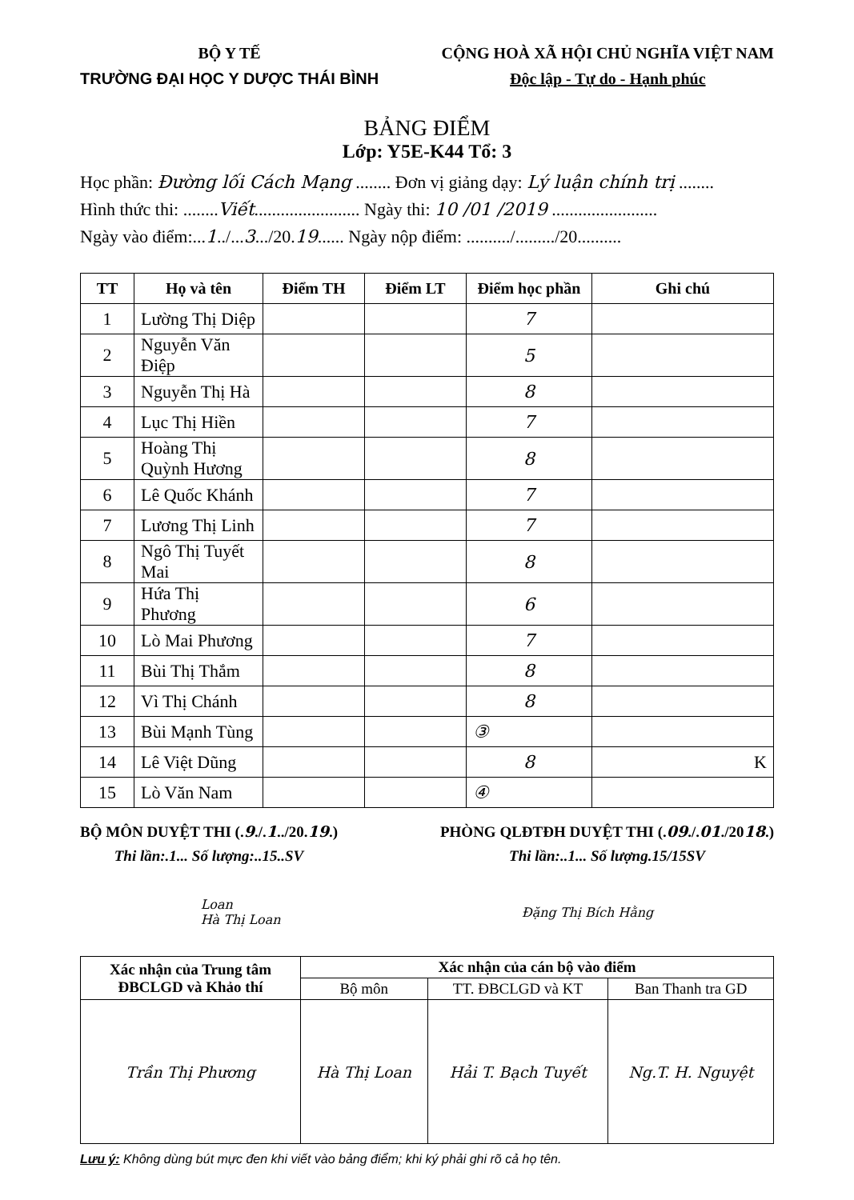BỘ Y TẾ
TRƯỜNG ĐẠI HỌC Y DƯỢC THÁI BÌNH
CỘNG HOÀ XÃ HỘI CHỦ NGHĨA VIỆT NAM
Độc lập - Tự do - Hạnh phúc
BẢNG ĐIỂM
Lớp: Y5E-K44 Tổ: 3
Học phần: Đường lối Cách Mạng ........ Đơn vị giảng dạy: Lý luận chính trị ........
Hình thức thi: ........Viết........................ Ngày thi: 10 /01 /2019 ........................
Ngày vào điểm:...1../...3.../20.19...... Ngày nộp điểm: ........../........./20..........
| TT | Họ và tên | Điểm TH | Điểm LT | Điểm học phần | Ghi chú |
| --- | --- | --- | --- | --- | --- |
| 1 | Lường Thị Diệp | | | 7 | |
| 2 | Nguyễn Văn Điệp | | | 5 | |
| 3 | Nguyễn Thị Hà | | | 8 | |
| 4 | Lục Thị Hiền | | | 7 | |
| 5 | Hoàng Thị Quỳnh Hương | | | 8 | |
| 6 | Lê Quốc Khánh | | | 7 | |
| 7 | Lương Thị Linh | | | 7 | |
| 8 | Ngô Thị Tuyết Mai | | | 8 | |
| 9 | Hứa Thị Phương | | | 6 | |
| 10 | Lò Mai Phương | | | 7 | |
| 11 | Bùi Thị Thắm | | | 8 | |
| 12 | Vì Thị Chánh | | | 8 | |
| 13 | Bùi Mạnh Tùng | | | ③ | |
| 14 | Lê Việt Dũng | | | 8 | K |
| 15 | Lò Văn Nam | | | ④ | |
BỘ MÔN DUYỆT THI (.9./.1../20.19.)
Thi lần:.1... Số lượng:..15..SV
PHÒNG QLĐTĐH DUYỆT THI (.09./.01./2018.)
Thi lần:..1... Số lượng.15/15SV
Loan
Hà Thị Loan Đặng Thị Bích Hằng
| Xác nhận của Trung tâm ĐBCLGD và Khảo thí | Xác nhận của cán bộ vào điểm | | |
| --- | --- | --- | --- |
| | Bộ môn | TT. ĐBCLGD và KT | Ban Thanh tra GD |
| Trần Thị Phương | Hà Thị Loan | Hải T. Bạch Tuyết | Ng.T. H. Nguyệt |
Lưu ý: Không dùng bút mực đen khi viết vào bảng điểm; khi ký phải ghi rõ cả họ tên.